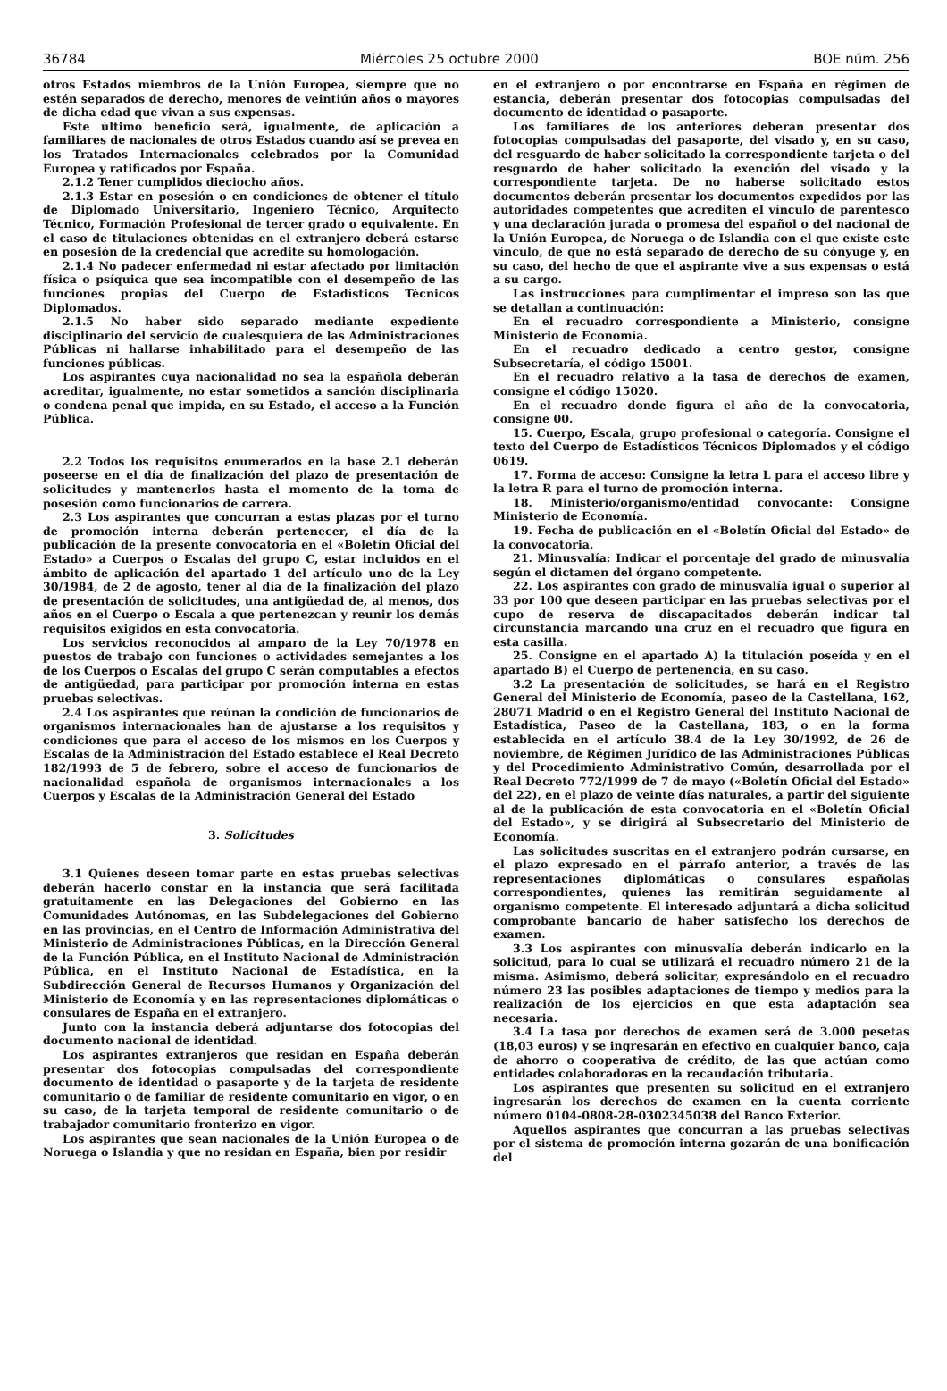36784 Miércoles 25 octubre 2000 BOE núm. 256
otros Estados miembros de la Unión Europea, siempre que no estén separados de derecho, menores de veintiún años o mayores de dicha edad que vivan a sus expensas.
Este último beneficio será, igualmente, de aplicación a familiares de nacionales de otros Estados cuando así se prevea en los Tratados Internacionales celebrados por la Comunidad Europea y ratificados por España.
2.1.2 Tener cumplidos dieciocho años.
2.1.3 Estar en posesión o en condiciones de obtener el título de Diplomado Universitario, Ingeniero Técnico, Arquitecto Técnico, Formación Profesional de tercer grado o equivalente. En el caso de titulaciones obtenidas en el extranjero deberá estarse en posesión de la credencial que acredite su homologación.
2.1.4 No padecer enfermedad ni estar afectado por limitación física o psíquica que sea incompatible con el desempeño de las funciones propias del Cuerpo de Estadísticos Técnicos Diplomados.
2.1.5 No haber sido separado mediante expediente disciplinario del servicio de cualesquiera de las Administraciones Públicas ni hallarse inhabilitado para el desempeño de las funciones públicas.
Los aspirantes cuya nacionalidad no sea la española deberán acreditar, igualmente, no estar sometidos a sanción disciplinaria o condena penal que impida, en su Estado, el acceso a la Función Pública.
2.2 Todos los requisitos enumerados en la base 2.1 deberán poseerse en el día de finalización del plazo de presentación de solicitudes y mantenerlos hasta el momento de la toma de posesión como funcionarios de carrera.
2.3 Los aspirantes que concurran a estas plazas por el turno de promoción interna deberán pertenecer, el día de la publicación de la presente convocatoria en el «Boletín Oficial del Estado» a Cuerpos o Escalas del grupo C, estar incluidos en el ámbito de aplicación del apartado 1 del artículo uno de la Ley 30/1984, de 2 de agosto, tener al día de la finalización del plazo de presentación de solicitudes, una antigüedad de, al menos, dos años en el Cuerpo o Escala a que pertenezcan y reunir los demás requisitos exigidos en esta convocatoria.
Los servicios reconocidos al amparo de la Ley 70/1978 en puestos de trabajo con funciones o actividades semejantes a los de los Cuerpos o Escalas del grupo C serán computables a efectos de antigüedad, para participar por promoción interna en estas pruebas selectivas.
2.4 Los aspirantes que reúnan la condición de funcionarios de organismos internacionales han de ajustarse a los requisitos y condiciones que para el acceso de los mismos en los Cuerpos y Escalas de la Administración del Estado establece el Real Decreto 182/1993 de 5 de febrero, sobre el acceso de funcionarios de nacionalidad española de organismos internacionales a los Cuerpos y Escalas de la Administración General del Estado
3. Solicitudes
3.1 Quienes deseen tomar parte en estas pruebas selectivas deberán hacerlo constar en la instancia que será facilitada gratuitamente en las Delegaciones del Gobierno en las Comunidades Autónomas, en las Subdelegaciones del Gobierno en las provincias, en el Centro de Información Administrativa del Ministerio de Administraciones Públicas, en la Dirección General de la Función Pública, en el Instituto Nacional de Administración Pública, en el Instituto Nacional de Estadística, en la Subdirección General de Recursos Humanos y Organización del Ministerio de Economía y en las representaciones diplomáticas o consulares de España en el extranjero.
Junto con la instancia deberá adjuntarse dos fotocopias del documento nacional de identidad.
Los aspirantes extranjeros que residan en España deberán presentar dos fotocopias compulsadas del correspondiente documento de identidad o pasaporte y de la tarjeta de residente comunitario o de familiar de residente comunitario en vigor, o en su caso, de la tarjeta temporal de residente comunitario o de trabajador comunitario fronterizo en vigor.
Los aspirantes que sean nacionales de la Unión Europea o de Noruega o Islandia y que no residan en España, bien por residir
en el extranjero o por encontrarse en España en régimen de estancia, deberán presentar dos fotocopias compulsadas del documento de identidad o pasaporte.
Los familiares de los anteriores deberán presentar dos fotocopias compulsadas del pasaporte, del visado y, en su caso, del resguardo de haber solicitado la correspondiente tarjeta o del resguardo de haber solicitado la exención del visado y la correspondiente tarjeta. De no haberse solicitado estos documentos deberán presentar los documentos expedidos por las autoridades competentes que acrediten el vínculo de parentesco y una declaración jurada o promesa del español o del nacional de la Unión Europea, de Noruega o de Islandia con el que existe este vínculo, de que no está separado de derecho de su cónyuge y, en su caso, del hecho de que el aspirante vive a sus expensas o está a su cargo.
Las instrucciones para cumplimentar el impreso son las que se detallan a continuación:
En el recuadro correspondiente a Ministerio, consigne Ministerio de Economía.
En el recuadro dedicado a centro gestor, consigne Subsecretaría, el código 15001.
En el recuadro relativo a la tasa de derechos de examen, consigne el código 15020.
En el recuadro donde figura el año de la convocatoria, consigne 00.
15. Cuerpo, Escala, grupo profesional o categoría. Consigne el texto del Cuerpo de Estadísticos Técnicos Diplomados y el código 0619.
17. Forma de acceso: Consigne la letra L para el acceso libre y la letra R para el turno de promoción interna.
18. Ministerio/organismo/entidad convocante: Consigne Ministerio de Economía.
19. Fecha de publicación en el «Boletín Oficial del Estado» de la convocatoria.
21. Minusvalía: Indicar el porcentaje del grado de minusvalía según el dictamen del órgano competente.
22. Los aspirantes con grado de minusvalía igual o superior al 33 por 100 que deseen participar en las pruebas selectivas por el cupo de reserva de discapacitados deberán indicar tal circunstancia marcando una cruz en el recuadro que figura en esta casilla.
25. Consigne en el apartado A) la titulación poseída y en el apartado B) el Cuerpo de pertenencia, en su caso.
3.2 La presentación de solicitudes, se hará en el Registro General del Ministerio de Economía, paseo de la Castellana, 162, 28071 Madrid o en el Registro General del Instituto Nacional de Estadística, Paseo de la Castellana, 183, o en la forma establecida en el artículo 38.4 de la Ley 30/1992, de 26 de noviembre, de Régimen Jurídico de las Administraciones Públicas y del Procedimiento Administrativo Común, desarrollada por el Real Decreto 772/1999 de 7 de mayo («Boletín Oficial del Estado» del 22), en el plazo de veinte días naturales, a partir del siguiente al de la publicación de esta convocatoria en el «Boletín Oficial del Estado», y se dirigirá al Subsecretario del Ministerio de Economía.
Las solicitudes suscritas en el extranjero podrán cursarse, en el plazo expresado en el párrafo anterior, a través de las representaciones diplomáticas o consulares españolas correspondientes, quienes las remitirán seguidamente al organismo competente. El interesado adjuntará a dicha solicitud comprobante bancario de haber satisfecho los derechos de examen.
3.3 Los aspirantes con minusvalía deberán indicarlo en la solicitud, para lo cual se utilizará el recuadro número 21 de la misma. Asimismo, deberá solicitar, expresándolo en el recuadro número 23 las posibles adaptaciones de tiempo y medios para la realización de los ejercicios en que esta adaptación sea necesaria.
3.4 La tasa por derechos de examen será de 3.000 pesetas (18,03 euros) y se ingresarán en efectivo en cualquier banco, caja de ahorro o cooperativa de crédito, de las que actúan como entidades colaboradoras en la recaudación tributaria.
Los aspirantes que presenten su solicitud en el extranjero ingresarán los derechos de examen en la cuenta corriente número 0104-0808-28-0302345038 del Banco Exterior.
Aquellos aspirantes que concurran a las pruebas selectivas por el sistema de promoción interna gozarán de una bonificación del